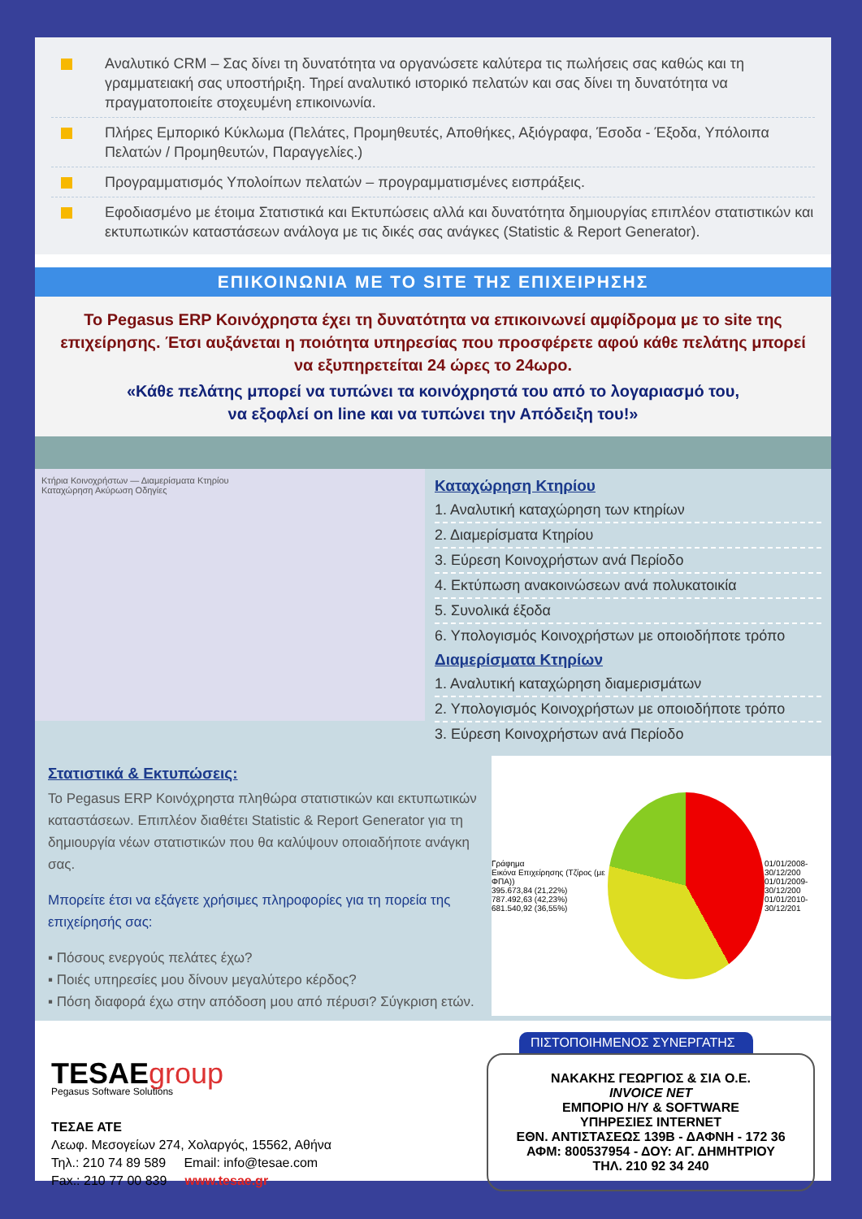Αναλυτικό CRM – Σας δίνει τη δυνατότητα να οργανώσετε καλύτερα τις πωλήσεις σας καθώς και τη γραμματειακή σας υποστήριξη. Τηρεί αναλυτικό ιστορικό πελατών και σας δίνει τη δυνατότητα να πραγματοποιείτε στοχευμένη επικοινωνία.
Πλήρες Εμπορικό Κύκλωμα (Πελάτες, Προμηθευτές, Αποθήκες, Αξιόγραφα, Έσοδα - Έξοδα, Υπόλοιπα Πελατών / Προμηθευτών, Παραγγελίες.)
Προγραμματισμός Υπολοίπων πελατών – προγραμματισμένες εισπράξεις.
Εφοδιασμένο με έτοιμα Στατιστικά και Εκτυπώσεις αλλά και δυνατότητα δημιουργίας επιπλέον στατιστικών και εκτυπωτικών καταστάσεων ανάλογα με τις δικές σας ανάγκες (Statistic & Report Generator).
ΕΠΙΚΟΙΝΩΝΙΑ ΜΕ ΤΟ SITE ΤΗΣ ΕΠΙΧΕΙΡΗΣΗΣ
Το Pegasus ERP Κοινόχρηστα έχει τη δυνατότητα να επικοινωνεί αμφίδρομα με το site της επιχείρησης. Έτσι αυξάνεται η ποιότητα υπηρεσίας που προσφέρετε αφού κάθε πελάτης μπορεί να εξυπηρετείται 24 ώρες το 24ωρο.
«Κάθε πελάτης μπορεί να τυπώνει τα κοινόχρηστά του από το λογαριασμό του,
να εξοφλεί on line και να τυπώνει την Απόδειξη του!»
Κτήρια Κοινοχρήστων — Διαμερίσματα Κτηρίου
Καταχώρηση Ακύρωση Οδηγίες
Καταχώρηση Κτηρίου
1. Αναλυτική καταχώρηση των κτηρίων
2. Διαμερίσματα Κτηρίου
3. Εύρεση Κοινοχρήστων ανά Περίοδο
4. Εκτύπωση ανακοινώσεων ανά πολυκατοικία
5. Συνολικά έξοδα
6. Υπολογισμός Κοινοχρήστων με οποιοδήποτε τρόπο
Διαμερίσματα Κτηρίων
1. Αναλυτική καταχώρηση διαμερισμάτων
2. Υπολογισμός Κοινοχρήστων με οποιοδήποτε τρόπο
3. Εύρεση Κοινοχρήστων ανά Περίοδο
Στατιστικά & Εκτυπώσεις:
Το Pegasus ERP Κοινόχρηστα πληθώρα στατιστικών και εκτυπωτικών καταστάσεων. Επιπλέον διαθέτει Statistic & Report Generator για τη δημιουργία νέων στατιστικών που θα καλύψουν οποιαδήποτε ανάγκη σας.
Μπορείτε έτσι να εξάγετε χρήσιμες πληροφορίες για τη πορεία της επιχείρησής σας:
▪ Πόσους ενεργούς πελάτες έχω?
▪ Ποιές υπηρεσίες μου δίνουν μεγαλύτερο κέρδος?
▪ Πόση διαφορά έχω στην απόδοση μου από πέρυσι? Σύγκριση ετών.
Γράφημα
Εικόνα Επιχείρησης (Τζίρος (με ΦΠΑ))
395.673,84 (21,22%)
787.492,63 (42,23%)
681.540,92 (36,55%)
01/01/2008-30/12/200
01/01/2009-30/12/200
01/01/2010-30/12/201
TESAEgroup
Pegasus Software Solutions
ΤΕΣΑΕ ΑΤΕ
Λεωφ. Μεσογείων 274, Χολαργός, 15562, Αθήνα
Τηλ.: 210 74 89 589 Email: info@tesae.com
Fax.: 210 77 00 839 www.tesae.gr
ΠΙΣΤΟΠΟΙΗΜΕΝΟΣ ΣΥΝΕΡΓΑΤΗΣ
ΝΑΚΑΚΗΣ ΓΕΩΡΓΙΟΣ & ΣΙΑ Ο.Ε.
INVOICE NET
ΕΜΠΟΡΙΟ Η/Υ & SOFTWARE
ΥΠΗΡΕΣΙΕΣ INTERNET
ΕΘΝ. ΑΝΤΙΣΤΑΣΕΩΣ 139Β - ΔΑΦΝΗ - 172 36
ΑΦΜ: 800537954 - ΔΟΥ: ΑΓ. ΔΗΜΗΤΡΙΟΥ
ΤΗΛ. 210 92 34 240